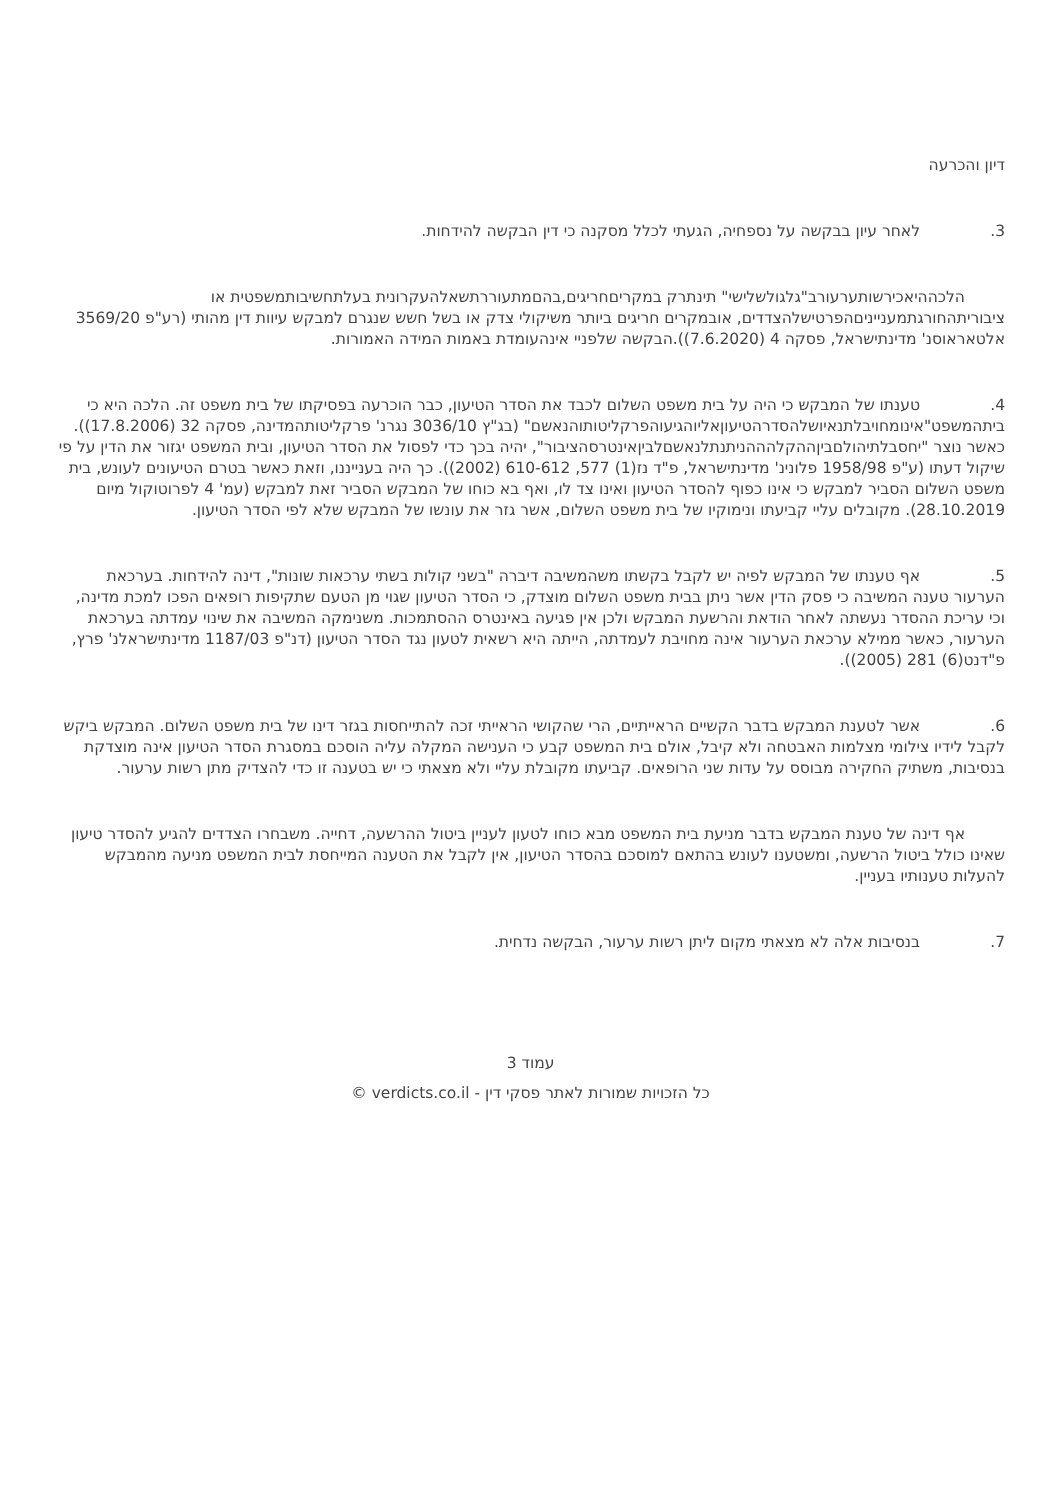דיון והכרעה
3. לאחר עיון בבקשה על נספחיה, הגעתי לכלל מסקנה כי דין הבקשה להידחות.
הלכההיאכירשותערעורב"גלגולשלישי" תינתרק במקריםחריגים,בהםמתעוררתשאלהעקרונית בעלתחשיבותמשפטית או ציבוריתהחורגתמענייניםהפרטישלהצדדים, אובמקרים חריגים ביותר משיקולי צדק או בשל חשש שנגרם למבקש עיוות דין מהותי (רע"פ 3569/20 אלטאראוסנ' מדינתישראל, פסקה 4 (7.6.2020)).הבקשה שלפניי אינהעומדת באמות המידה האמורות.
4. טענתו של המבקש כי היה על בית משפט השלום לכבד את הסדר הטיעון, כבר הוכרעה בפסיקתו של בית משפט זה. הלכה היא כי ביתהמשפט"אינומחויבלתנאיושלהסדרהטיעוןאליוהגיעוהפרקליטותוהנאשם" (בג"ץ 3036/10 נגרנ' פרקליטותהמדינה, פסקה 32 (17.8.2006)). כאשר נוצר "יחסבלתיהולםביןההקלהההניתנתלנאשםלביןאינטרסהציבור", יהיה בכך כדי לפסול את הסדר הטיעון, ובית המשפט יגזור את הדין על פי שיקול דעתו (ע"פ 1958/98 פלונינ' מדינתישראל, פ"ד נז(1) 577, 610-612 (2002)). כך היה בענייננו, וזאת כאשר בטרם הטיעונים לעונש, בית משפט השלום הסביר למבקש כי אינו כפוף להסדר הטיעון ואינו צד לו, ואף בא כוחו של המבקש הסביר זאת למבקש (עמ' 4 לפרוטוקול מיום 28.10.2019). מקובלים עליי קביעתו ונימוקיו של בית משפט השלום, אשר גזר את עונשו של המבקש שלא לפי הסדר הטיעון.
5. אף טענתו של המבקש לפיה יש לקבל בקשתו משהמשיבה דיברה "בשני קולות בשתי ערכאות שונות", דינה להידחות. בערכאת הערעור טענה המשיבה כי פסק הדין אשר ניתן בבית משפט השלום מוצדק, כי הסדר הטיעון שגוי מן הטעם שתקיפות רופאים הפכו למכת מדינה, וכי עריכת ההסדר נעשתה לאחר הודאת והרשעת המבקש ולכן אין פגיעה באינטרס ההסתמכות. משנימקה המשיבה את שינוי עמדתה בערכאת הערעור, כאשר ממילא ערכאת הערעור אינה מחויבת לעמדתה, הייתה היא רשאית לטעון נגד הסדר הטיעון (דנ"פ 1187/03 מדינתישראלנ' פרץ, פ"דנט(6) 281 (2005)).
6. אשר לטענת המבקש בדבר הקשיים הראייתיים, הרי שהקושי הראייתי זכה להתייחסות בגזר דינו של בית משפט השלום. המבקש ביקש לקבל לידיו צילומי מצלמות האבטחה ולא קיבל, אולם בית המשפט קבע כי הענישה המקלה עליה הוסכם במסגרת הסדר הטיעון אינה מוצדקת בנסיבות, משתיק החקירה מבוסס על עדות שני הרופאים. קביעתו מקובלת עליי ולא מצאתי כי יש בטענה זו כדי להצדיק מתן רשות ערעור.
אף דינה של טענת המבקש בדבר מניעת בית המשפט מבא כוחו לטעון לעניין ביטול ההרשעה, דחייה. משבחרו הצדדים להגיע להסדר טיעון שאינו כולל ביטול הרשעה, ומשטענו לעונש בהתאם למוסכם בהסדר הטיעון, אין לקבל את הטענה המייחסת לבית המשפט מניעה מהמבקש להעלות טענותיו בעניין.
7. בנסיבות אלה לא מצאתי מקום ליתן רשות ערעור, הבקשה נדחית.
עמוד 3
כל הזכויות שמורות לאתר פסקי דין - verdicts.co.il ©